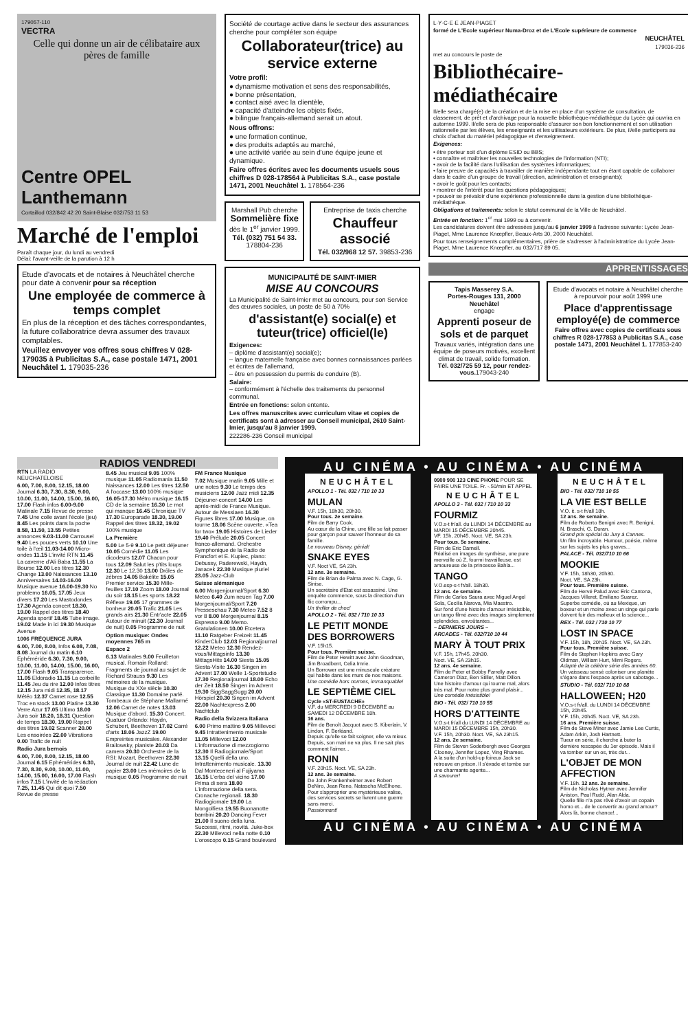179057-110
VECTRA
Celle qui donne un air de célibataire aux pères de famille
Centre OPEL Lanthemann
Cortaillod 032/842 42 20 Saint-Blaise 032/753 11 53
Marché de l'emploi
Paraît chaque jour, du lundi au vendredi
Délai: l'avant-veille de la parution à 12 h
Etude d'avocats et de notaires à Neuchâtel cherche pour date à convenir pour sa réception
Une employée de commerce à temps complet
En plus de la réception et des tâches correspondantes, la future collaboratrice devra assumer des travaux comptables.
Veuillez envoyer vos offres sous chiffres V 028-179035 à Publicitas S.A., case postale 1471, 2001 Neuchâtel 1. 179035-236
Société de courtage active dans le secteur des assurances cherche pour compléter son équipe
Collaborateur(trice) au service externe
Votre profil:
● dynamisme motivation et sens des responsabilités,
● bonne présentation,
● contact aisé avec la clientèle,
● capacité d'atteindre les objets fixés,
● bilingue français-allemand serait un atout.
Nous offrons:
● une formation continue,
● des produits adaptés au marché,
● une activité variée au sein d'une équipe jeune et dynamique.
Faire offres écrites avec les documents usuels sous chiffres D 028-178564 à Publicitas S.A., case postale 1471, 2001 Neuchâtel 1. 178564-236
Marshall Pub cherche
Sommelière fixe
dès le 1<sup>er</sup> janvier 1999.
Tél. (032) 751 54 33.
178804-236
Entreprise de taxis cherche
Chauffeur associé
Tél. 032/968 12 57. 39853-236
MUNICIPALITÉ DE SAINT-IMIER
MISE AU CONCOURS
La Municipalité de Saint-Imier met au concours, pour son Service des œuvres sociales, un poste de 50 à 70%
d'assistant(e) social(e) et tuteur(trice) officiel(le)
Exigences:
– diplôme d'assistant(e) social(e);
– langue maternelle française avec bonnes connaissances parlées et écrites de l'allemand,
– être en possession du permis de conduire (B).
Salaire:
– conformément à l'échelle des traitements du personnel communal.
Entrée en fonctions: selon entente.
Les offres manuscrites avec curriculum vitae et copies de certificats sont à adresser au Conseil municipal, 2610 Saint-Imier, jusqu'au 8 janvier 1999.
222286-236 Conseil municipal
L·Y·C·E·E JEAN-PIAGET
formé de L'Ecole supérieur Numa-Droz et de L'Ecole supérieure de commerce
NEUCHÂTEL
179036-236
met au concours le poste de
Bibliothécaire-médiathécaire
Il/elle sera chargé(e) de la création et de la mise en place d'un système de consultation, de classement, de prêt et d'archivage pour la nouvelle bibliothèque-médiathèque du Lycée qui ouvrira en automne 1999. Il/elle sera de plus responsable d'assurer son bon fonctionnement et son utilisation rationnelle par les élèves, les enseignants et les utilisateurs extérieurs. De plus, il/elle participera au choix d'achat du matériel pédagogique et d'enseignement.
Exigences:
• être porteur soit d'un diplôme ESID ou BBS;
• connaître et maîtriser les nouvelles technologies de l'information (NTI);
• avoir de la facilité dans l'utilisation des systèmes informatiques;
• faire preuve de capacités à travailler de manière indépendante tout en étant capable de collaborer dans le cadre d'un groupe de travail (direction, administration et enseignants);
• avoir le goût pour les contacts;
• montrer de l'intérêt pour les questions pédagogiques;
• pouvoir se prévaloir d'une expérience professionnelle dans la gestion d'une bibliothèque-médiathèque.
Obligations et traitements: selon le statut communal de la Ville de Neuchâtel.
Entrée en fonction: 1<sup>er</sup> mai 1999 ou à convenir.
Les candidatures doivent être adressées jusqu'au 6 janvier 1999 à l'adresse suivante: Lycée Jean-Piaget, Mme Laurence Knœpfler, Beaux-Arts 30, 2000 Neuchâtel.
Pour tous renseignements complémentaires, prière de s'adresser à l'administratrice du Lycée Jean-Piaget, Mme Laurence Knœpfler, au 032/717 89 05.
APPRENTISSAGES
Tapis Masserey S.A.
Portes-Rouges 131, 2000 Neuchâtel
engage
Apprenti poseur de sols et de parquet
Travaux variés, intégration dans une équipe de poseurs motivés, excellent climat de travail, solide formation.
Tél. 032/725 59 12, pour rendez-vous. 179043-240
Etude d'avocats et notaire à Neuchâtel cherche à repourvoir pour août 1999 une
Place d'apprentissage employé(e) de commerce
Faire offres avec copies de certificats sous chiffres R 028-177853 à Publicitas S.A., case postale 1471, 2001 Neuchâtel 1. 177853-240
RADIOS VENDREDI
RTN LA RADIO NEUCHATELOISE
6.00, 7.00, 8.00, 12.15, 18.00 Journal 6.30, 7.30, 8.30, 9.00, 10.00, 11.00, 14.00, 15.00, 16.00, 17.00 Flash infos 6.00-9.00 Matinale 7.15 Revue de presse 7.45 Une colle avant l'école (jeu) 8.45 Les points dans la poche 8.58, 11.50, 13.55 Petites annonces 9.03-11.00 Carrousel 9.40 Les pouces verts 10.10 Une toile à l'œil 11.03-14.00 Micro-ondes 11.15 L'invité RTN 11.45 La caverne d'Ali Baba 11.55 La Bourse 12.00 Les titres 12.30 Change 13.00 Naissances 13.10 Anniversaires 14.03-16.00 Musique avenue 16.00-19.30 No problemo 16.05, 17.05 Jeux divers 17.20 Les Mastodondes 17.30 Agenda concert 18.30, 19.00 Rappel des titres 18.40 Agenda sportif 18.45 Tube image. 19.02 Made in ici 19.30 Musique Avenue
1006 FRÉQUENCE JURA
6.00, 7.00, 8.00, Infos 6.08, 7.08, 8.08 Journal du matin 6.10 Ephéméride 6.30, 7.30, 9.00, 10.00, 11.00, 14.00, 15.00, 16.00, 17.00 Flash 9.05 Transparence. 11.05 Eldoradio 11.15 La corbeille 11.45 Jeu du rire 12.00 Infos titres 12.15 Jura midi 12.35, 18.17 Météo 12.37 Carnet rose 12.55 Troc en stock 13.00 Platine 13.30 Verre Azur 17.05 Ultimo 18.00 Jura soir 18.20, 18.31 Question de temps 18.30, 19.00 Rappel des titres 19.02 Scanner 20.00 Les ensoirées 22.00 Vibrations 0.00 Trafic de nuit
Radio Jura bernois
6.00, 7.00, 8.00, 12.15, 18.00 Journal 6.15 Ephémérides 6.30, 7.30, 8.30, 9.00, 10.00, 11.00, 14.00, 15.00, 16.00, 17.00 Flash infos 7.15 L'invité de la rédaction 7.25, 11.45 Qui dit quoi 7.50 Revue de presse
8.45 Jeu musical 9.05 100% musique 11.05 Radiomania 11.50 Naissances 12.00 Les titres 12.50 A l'occase 13.00 100% musique 16.05-17.30 Métro musique 16.15 CD de la semaine 16.30 Le mot qui manque 16.45 Chronique TV 17.30 Europarade 18.30, 19.00 Rappel des titres 18.32, 19.02 100% musique
La Première
5.00 Le 5-9 9.10 Le petit déjeuner 10.05 Comédie 11.05 Les dicodeurs 12.07 Chacun pour tous 12.09 Salut les p'tits loups 12.30 Le 12.30 13.00 Drôles de zèbres 14.05 Bakélite 15.05 Premier service 15.30 Mille-feuilles 17.10 Zoom 18.00 Journal du soir 18.15 Les sports 18.22 Réflexe 19.05 17 grammes de bonheur 20.05 Trafic 21.05 Les grands airs 21.30 Entr'acte 22.05 Autour de minuit (22.30 Journal de nuit) 0.05 Programme de nuit
Option musique: Ondes moyennes 765 m
Espace 2
6.13 Matinales 9.00 Feuilleton musical. Romain Rolland: Fragments de journal au sujet de Richard Strauss 9.30 Les mémoires de la musique. Musique du XXe siècle 10.30 Classique 11.30 Domaine parlé. Tombeaux de Stéphane Mallarmé 12.06 Carnet de notes 13.03 Musique d'abord. 15.30 Concert. Quatuor Orlando: Haydn, Schubert, Beethoven 17.02 Carré d'arts 18.06 JazzZ 19.00 Empreintes musicales. Alexander Brailowsky, pianiste 20.03 Da camera 20.30 Orchestre de la RSI: Mozart, Beethoven 22.30 Journal de nuit 22.42 Lune de papier 23.00 Les mémoires de la musique 0.05 Programme de nuit
FM France Musique
7.02 Musique matin 9.05 Mille et une notes 9.30 Le temps des musiciens 12.00 Jazz midi 12.35 Déjeuner-concert 14.00 Les après-midi de France Musique. Autour de Messiaen 16.30 Figures libres 17.00 Musique, on tourne 18.06 Scène ouverte. «Tea for two» 19.05 Histoires de Lieder 19.40 Prélude 20.05 Concert franco-allemand. Orchestre Symphonique de la Radio de Francfort et E. Kupiec, piano: Debussy, Paderewski, Haydn, Janacek 22.30 Musique pluriel 23.05 Jazz-Club
Suisse alémanique
6.00 Morgenjournal/Sport 6.30 Meteo 6.40 Zum neuen Tag 7.00 Morgenjournal/Sport 7.20 Presseschau 7.30 Meteo 7.52 8 vor 8 8.00 Morgenjournal 8.15 Espresso 9.00 Memo. Gratulationen 10.00 Etcetera 11.10 Ratgeber Freizeit 11.45 KinderClub 12.03 Regionaljournal 12.22 Meteo 12.30 Rendez-vous/Mittagsinfo 13.30 MittagsHits 14.00 Siesta 15.05 Siesta-Visite 16.30 Singen im Advent 17.00 Welle 1-Sportstudio 17.30 Regionaljournal 18.00 Echo der Zeit 18.50 Singen im Advent 19.30 SiggSaggSugg 20.00 Hörspiel 20.30 Singen im Advent 22.00 Nachtexpress 2.00 Nachtclub
Radio della Svizzera Italiana
6.00 Primo mattino 9.05 Millevoci 9.45 Intrattenimento musicale 11.05 Millevoci 12.00 L'informazione di mezzogiorno 12.30 Il Radiogiornale/Sport 13.15 Quelli della uno. Intrattenimento musicale. 13.30 Dal Monteceneri al Fujiyama 16.15 L'erba del vicino 17.00 Prima di sera 18.00 L'informazione della sera. Cronache regionali. 18.30 Radiogiornale 19.00 La Mongolfiera 19.55 Buonanotte bambini 20.20 Dancing Fever 21.00 Il suono della luna. Successi, ritmi, novità. Juke-box 22.30 Millevoci nella notte 0.10 L'oroscopo 0.15 Grand boulevard
AU CINÉMA • AU CINÉMA • AU CINÉMA
NEUCHÂTEL
APOLLO 1 - Tél. 032 / 710 10 33
MULAN
V.F. 15h, 18h30, 20h30.
Pour tous. 2e semaine.
Film de Barry Cook.
Au cœur de la Chine, une fille se fait passer pour garçon pour sauver l'honneur de sa famille.
Le nouveau Disney, génial!
SNAKE EYES
V.F. Noct VE, SA 23h.
12 ans. 3e semaine.
Film de Brian de Palma avec N. Cage, G. Sinise.
Un secrétaire d'Etat est assassiné. Une enquête commence, sous la direction d'un flic corrompu...
Un thriller de choc!
APOLLO 2 - Tél. 032 / 710 10 33
LE PETIT MONDE DES BORROWERS
V.F. 15h15.
Pour tous. Première suisse.
Film de Peter Hewitt avec John Goodman, Jim Broadbent, Celia Imrie.
Un Borrower est une minuscule créature qui habite dans les murs de nos maisons.
Une comédie hors normes, immanquable!
LE SEPTIÈME CIEL
Cycle «ST-EUSTACHE»
V.F. du MERCREDI 9 DÉCEMBRE au SAMEDI 12 DÉCEMBRE 18h.
16 ans.
Film de Benoît Jacquot avec S. Kiberlain, V. Lindon, F. Berléand.
Depuis qu'elle se fait soigner, elle va mieux. Depuis, son mari ne va plus. Il ne sait plus comment l'aimer...
RONIN
V.F. 20h15. Noct. VE, SA 23h.
12 ans. 3e semaine.
De John Frankenheimer avec Robert DeNiro, Jean Reno, Natascha McElhone.
Pour s'approprier une mystérieuse valise, des services secrets se livrent une guerre sans merci.
Passionnant!
0900 900 123 CINE PHONE POUR SE FAIRE UNE TOILE. Fr. -.50/min ET APPEL
NEUCHÂTEL
APOLLO 3 - Tél. 032 / 710 10 33
FOURMIZ
V.O.s-t fr/all. du LUNDI 14 DÉCEMBRE au MARDI 15 DÉCEMBRE 20h45.
VF. 15h, 20h45. Noct. VE, SA 23h.
Pour tous. 5e semaine.
Film de Eric Darnell.
Réalisé en images de synthèse, une pure merveille où Z, fourmi travailleuse, est amoureuse de la princesse Bahla...
TANGO
V.O.esp-s-t fr/all. 18h30.
12 ans. 4e semaine.
Film de Carlos Saura avec Miguel Angel Sola, Cecilia Narova, Mia Maestro.
Sur fond d'une histoire d'amour irrésistible, un tango filmé avec des images simplement splendides, envoûtantes...
– DERNIERS JOURS –
ARCADES - Tél. 032/710 10 44
MARY À TOUT PRIX
V.F. 15h, 17h45, 20h30.
Noct. VE, SA 23h15.
12 ans. 4e semaine.
Film de Peter et Bobby Farrelly avec Cameron Diaz, Ben Stiller, Matt Dillon.
Une histoire d'amour qui tourne mal, alors très mal. Pour notre plus grand plaisir...
Une comédie irrésistible!
BIO - Tél. 032/ 710 10 55
HORS D'ATTEINTE
V.O.s-t fr/all du LUNDI 14 DÉCEMBRE au MARDI 15 DÉCEMBRE 15h, 20h30.
V.F. 15h, 20h30. Noct. VE, SA 23h15.
12 ans. 2e semaine.
Film de Steven Soderbergh avec Georges Clooney, Jennifer Lopez, Ving Rhames.
A la suite d'un hold-up foireux Jack se retrouve en prison. Il s'évade et tombe sur une charmante agente...
A savourer!
NEUCHÂTEL
BIO - Tél. 032/ 710 10 55
LA VIE EST BELLE
V.O. it. s-t fr/all 18h.
12 ans. 8e semaine.
Film de Roberto Benigni avec R. Benigni, N. Braschi, G. Duran.
Grand prix spécial du Jury à Cannes.
Un film incroyable. Humour, poésie, même sur les sujets les plus graves...
PALACE - Tél. 032/710 10 66
MOOKIE
V.F. 15h, 18h30, 20h30.
Noct. VE, SA 23h.
Pour tous. Première suisse.
Film de Hervé Palud avec Eric Cantona, Jacques Villeret, Emiliano Suarez.
Superbe comédie, où au Mexique, un boxeur et un moine avec un singe qui parle doivent fuir des mafieux et la science...
REX - Tél. 032 / 710 10 77
LOST IN SPACE
V.F. 15h, 18h, 20h15. Noct. VE, SA 23h.
Pour tous. Première suisse.
Film de Stephen Hopkins avec Gary Oldman, William Hurt, Mimi Rogers.
Adapté de la célèbre série des années 60.
Un vaisseau sensé coloniser une planète s'égare dans l'espace après un sabotage...
STUDIO - Tél. 032/ 710 10 88
HALLOWEEN; H20
V.O.s-t fr/all. du LUNDI 14 DÉCEMBRE 15h, 20h45.
V.F. 15h, 20h45. Noct. VE, SA 23h.
16 ans. Première suisse.
Film de Steve Miner avec Jamie Lee Curtis, Adam Arkin, Josh Hartnett.
Tueur en série, il cherche à buter la dernière rescapée du 1er épisode. Mais il va tomber sur un os, très dur...
L'OBJET DE MON AFFECTION
V.F. 18h. 12 ans. 2e semaine.
Film de Nicholas Hytner avec Jennifer Aniston, Paul Rudd, Alan Alda.
Quelle fille n'a pas rêvé d'avoir un copain homo et... de le convertir au grand amour? Alors là, bonne chance!...
AU CINÉMA • AU CINÉMA • AU CINÉMA